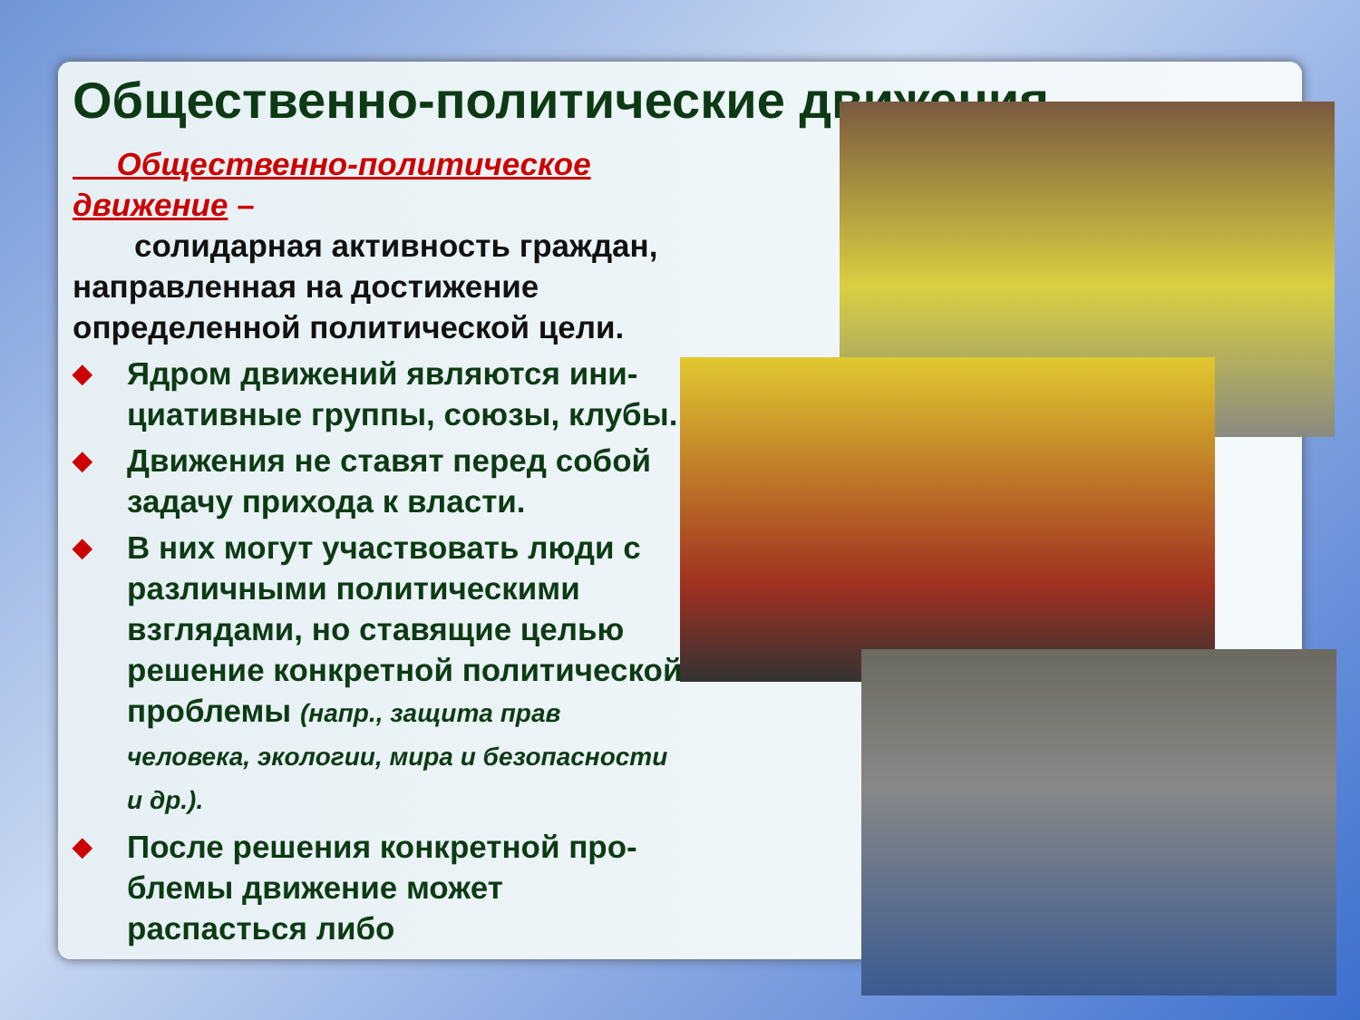Общественно-политические движения
Общественно-политическое движение –
солидарная активность граждан, направленная на достижение определенной политической цели.
◆ Ядром движений являются ини-циативные группы, союзы, клубы.
◆ Движения не ставят перед собой задачу прихода к власти.
◆ В них могут участвовать люди с различными политическими взглядами, но ставящие целью решение конкретной политической проблемы (напр., защита прав человека, экологии, мира и безопасности и др.).
◆ После решения конкретной про-блемы движение может распасться либо